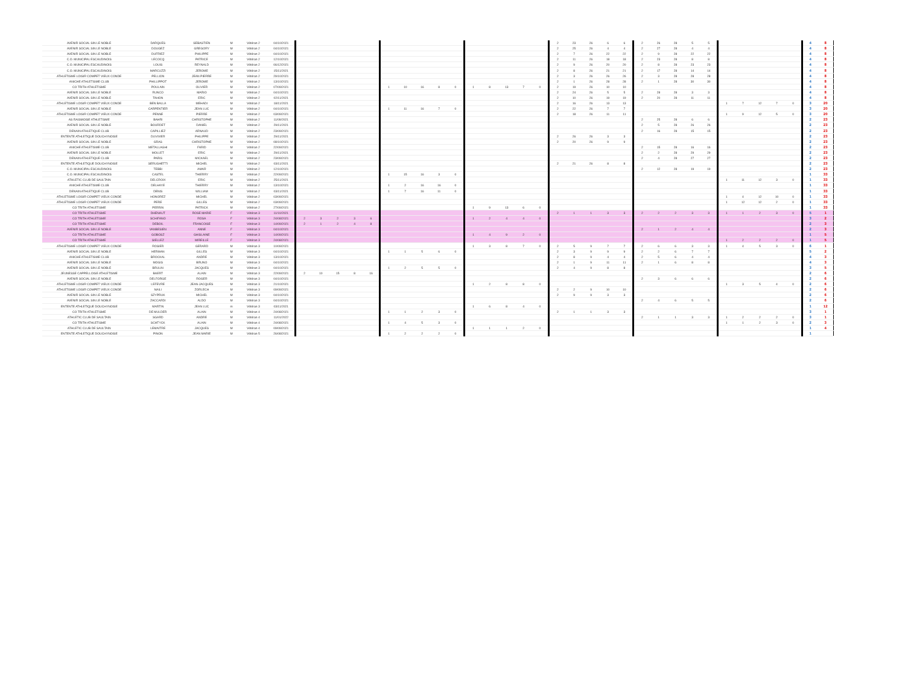| AVENIR SOCIAL SIN LE NOBLE | DARQUES | SEBASTIEN | M | Vétéran 2 | 04/10/2021 | | | | | | | | | | | | | | | | 2 | 23 | 26 | 6 | 6 | 2 | 26 | 28 | 5 | 5 | | | | | | 4 | 8 |
| AVENIR SOCIAL SIN LE NOBLE | DOUGEZ | GREGORY | M | Vétéran 2 | 04/10/2021 | | | | | | | | | | | | | | | | 2 | 25 | 26 | 4 | 4 | 2 | 27 | 28 | 4 | 4 | | | | | | 4 | 8 |
| AVENIR SOCIAL SIN LE NOBLE | DUFRIEZ | PHILIPPE | M | Vétéran 2 | 04/10/2021 | | | | | | | | | | | | | | | | 2 | 7 | 26 | 22 | 22 | 2 | 9 | 28 | 22 | 22 | | | | | | 4 | 8 |
| C.O. MUNICIPAL ESCAUDINOIS | LECOCQ | PATRICE | M | Vétéran 2 | 12/10/2021 | | | | | | | | | | | | | | | | 2 | 11 | 26 | 18 | 18 | 2 | 23 | 28 | 8 | 8 | | | | | | 4 | 8 |
| C.O. MUNICIPAL ESCAUDINOIS | LOUIS | REYNALD | M | Vétéran 2 | 06/12/2021 | | | | | | | | | | | | | | | | 2 | 9 | 26 | 20 | 20 | 2 | 8 | 28 | 23 | 23 | | | | | | 4 | 8 |
| C.O. MUNICIPAL ESCAUDINOIS | MARCUZZI | JEROME | M | Vétéran 2 | 15/11/2021 | | | | | | | | | | | | | | | | 2 | 8 | 26 | 21 | 21 | 2 | 17 | 28 | 14 | 14 | | | | | | 4 | 8 |
| ATHLETISME LOISIR COMPET VIEUX CONDE | PELLION | JEAN PIERRE | M | Vétéran 2 | 29/10/2021 | | | | | | | | | | | | | | | | 2 | 3 | 26 | 26 | 26 | 2 | 3 | 28 | 28 | 28 | | | | | | 4 | 8 |
| ANICHE ATHLETISME CLUB | PHILLIPPOT | JEROME | M | Vétéran 2 | 13/10/2021 | | | | | | | | | | | | | | | | 2 | 1 | 26 | 28 | 28 | 2 | 1 | 28 | 30 | 30 | | | | | | 4 | 8 |
| CO TRITH ATHLETISME | POULAIN | OLIVIER | M | Vétéran 2 | 07/09/2021 | | | | | | 1 | 10 | 16 | 8 | 0 | 1 | 8 | 13 | 7 | 0 | 2 | 19 | 26 | 10 | 10 | | | | | | | | | | | 4 | 8 |
| AVENIR SOCIAL SIN LE NOBLE | RUNCO | MARIO | M | Vétéran 2 | 04/10/2021 | | | | | | | | | | | | | | | | 2 | 24 | 26 | 5 | 5 | 2 | 28 | 28 | 3 | 3 | | | | | | 4 | 8 |
| AVENIR SOCIAL SIN LE NOBLE | TAHON | ERIC | M | Vétéran 2 | 02/11/2021 | | | | | | | | | | | | | | | | 2 | 10 | 26 | 19 | 19 | 2 | 20 | 28 | 11 | 11 | | | | | | 4 | 8 |
| ATHLETISME LOISIR COMPET VIEUX CONDE | BEN BALLA | MEHADI | M | Vétéran 2 | 18/11/2021 | | | | | | | | | | | | | | | | 2 | 16 | 26 | 13 | 13 | | | | | | 1 | 7 | 12 | 7 | 0 | 3 | 20 |
| AVENIR SOCIAL SIN LE NOBLE | CARPENTIER | JEAN LUC | M | Vétéran 2 | 04/10/2021 | | | | | | 1 | 11 | 16 | 7 | 0 | | | | | | 2 | 22 | 26 | 7 | 7 | | | | | | | | | | | 3 | 20 |
| ATHLETISME LOISIR COMPET VIEUX CONDE | PENNE | PIERRE | M | Vétéran 2 | 03/09/2021 | | | | | | | | | | | | | | | | 2 | 18 | 26 | 11 | 11 | | | | | | 1 | 9 | 12 | 5 | 0 | 3 | 20 |
| AS RAISMOISE ATHLETISME | BAHRI | CHRISTOPHE | M | Vétéran 2 | 11/09/2021 | | | | | | | | | | | | | | | | | | | | | 2 | 25 | 28 | 6 | 6 | | | | | | 2 | 23 |
| AVENIR SOCIAL SIN LE NOBLE | BOURDET | DANIEL | M | Vétéran 2 | 29/11/2021 | | | | | | | | | | | | | | | | | | | | | 2 | 5 | 28 | 26 | 26 | | | | | | 2 | 23 |
| DENAIN ATHLETIQUE CLUB | CAPILLIEZ | ARNAUD | M | Vétéran 2 | 23/09/2021 | | | | | | | | | | | | | | | | | | | | | 2 | 16 | 28 | 15 | 15 | | | | | | 2 | 23 |
| ENTENTE ATHLETIQUE DOUCHYNOISE | DUVIVIER | PHILIPPE | M | Vétéran 2 | 29/11/2021 | | | | | | | | | | | | | | | | 2 | 26 | 26 | 3 | 3 | | | | | | | | | | | 2 | 23 |
| AVENIR SOCIAL SIN LE NOBLE | GRAS | CHRISTOPHE | M | Vétéran 2 | 08/10/2021 | | | | | | | | | | | | | | | | 2 | 20 | 26 | 9 | 9 | | | | | | | | | | | 2 | 23 |
| ANICHE ATHLETISME CLUB | METALLAGHI | FARID | M | Vétéran 2 | 22/09/2021 | | | | | | | | | | | | | | | | | | | | | 2 | 15 | 28 | 16 | 16 | | | | | | 2 | 23 |
| AVENIR SOCIAL SIN LE NOBLE | MOLLET | ERIC | M | Vétéran 2 | 29/11/2021 | | | | | | | | | | | | | | | | | | | | | 2 | 2 | 28 | 29 | 29 | | | | | | 2 | 23 |
| DENAIN ATHLETIQUE CLUB | PARIS | MICKAEL | M | Vétéran 2 | 23/09/2021 | | | | | | | | | | | | | | | | | | | | | 2 | 4 | 28 | 27 | 27 | | | | | | 2 | 23 |
| ENTENTE ATHLETIQUE DOUCHYNOISE | SERUGHETTI | MICHEL | M | Vétéran 2 | 03/11/2021 | | | | | | | | | | | | | | | | 2 | 21 | 26 | 8 | 8 | | | | | | | | | | | 2 | 23 |
| C.O. MUNICIPAL ESCAUDINOIS | TEBBI | AMAR | M | Vétéran 2 | 12/10/2021 | | | | | | | | | | | | | | | | | | | | | 2 | 12 | 28 | 19 | 19 | | | | | | 2 | 23 |
| C.O. MUNICIPAL ESCAUDINOIS | CASTEL | THIERRY | M | Vétéran 2 | 22/09/2021 | | | | | | 1 | 15 | 16 | 3 | 0 | | | | | | | | | | | | | | | | | | | | | 1 | 33 |
| ATHLETIC CLUB DE SAULTAIN | DELCROIX | ERIC | M | Vétéran 2 | 25/11/2021 | | | | | | | | | | | | | | | | | | | | | | | | | | 1 | 11 | 12 | 3 | 0 | 1 | 33 |
| ANICHE ATHLETISME CLUB | DELHAYE | THIERRY | M | Vétéran 2 | 13/10/2021 | | | | | | 1 | 2 | 16 | 16 | 0 | | | | | | | | | | | | | | | | | | | | | 1 | 33 |
| DENAIN ATHLETIQUE CLUB | DENIS | WILLIAM | M | Vétéran 2 | 03/11/2021 | | | | | | 1 | 7 | 16 | 11 | 0 | | | | | | | | | | | | | | | | | | | | | 1 | 33 |
| ATHLETISME LOISIR COMPET VIEUX CONDE | HONOREZ | MICHEL | M | Vétéran 2 | 03/09/2021 | | | | | | | | | | | | | | | | | | | | | | | | | | 1 | 4 | 12 | 10 | 0 | 1 | 33 |
| ATHLETISME LOISIR COMPET VIEUX CONDE | PERE | GILLES | M | Vétéran 2 | 03/09/2021 | | | | | | | | | | | | | | | | | | | | | | | | | | 1 | 12 | 12 | 2 | 0 | 1 | 33 |
| CO TRITH ATHLETISME | PERRIN | PATRICK | M | Vétéran 2 | 27/09/2021 | | | | | | | | | | | 1 | 9 | 13 | 6 | 0 | | | | | | | | | | | | | | | | 1 | 33 |
| CO TRITH ATHLETISME | DHENAUT | ROSE MARIE | F | Vétéran 3 | 11/10/2021 | | | | | | | | | | | | | | | | 2 | 1 | 1 | 3 | 3 | 2 | 2 | 2 | 3 | 3 | 1 | 1 | 2 | 3 | 0 | 5 | 1 |
| CO TRITH ATHLETISME | SCHIFANO | ROSA | F | Vétéran 3 | 24/08/2021 | 2 | 3 | 2 | 3 | 6 | | | | | | 1 | 2 | 4 | 4 | 0 | | | | | | | | | | | | | | | | 3 | 2 |
| CO TRITH ATHLETISME | DEBOIL | FRANCOISE | F | Vétéran 3 | 14/09/2021 | 2 | 1 | 2 | 4 | 8 | | | | | | | | | | | | | | | | | | | | | | | | | | 2 | 3 |
| AVENIR SOCIAL SIN LE NOBLE | VANBESIEN | ANNE | F | Vétéran 3 | 04/10/2021 | | | | | | | | | | | | | | | | | | | | | 2 | 1 | 2 | 4 | 4 | | | | | | 2 | 3 |
| CO TRITH ATHLETISME | GOBOSZ | GHISLAINE | F | Vétéran 3 | 14/09/2021 | | | | | | | | | | | 1 | 4 | 9 | 2 | 0 | | | | | | | | | | | | | | | | 1 | 5 |
| CO TRITH ATHLETISME | SIELLEZ | MIREILLE | F | Vétéran 3 | 24/08/2021 | | | | | | | | | | | | | | | | | | | | | | | | | | 1 | 2 | 2 | 2 | 0 | 1 | 5 |
| ATHLETISME LOISIR COMPET VIEUX CONDE | ROSIER | GERARD | M | Vétéran 3 | 10/09/2021 | | | | | | | | | | | 1 | 3 | 8 | 7 | 0 | 2 | 5 | 9 | 7 | 7 | 2 | 6 | 6 | 3 | 3 | 1 | 4 | 5 | 3 | 0 | 6 | 1 |
| AVENIR SOCIAL SIN LE NOBLE | HERMAN | GILLES | M | Vétéran 3 | 04/10/2021 | | | | | | 1 | 1 | 5 | 6 | 0 | | | | | | 2 | 3 | 9 | 9 | 9 | 2 | 2 | 6 | 7 | 7 | | | | | | 5 | 2 |
| ANICHE ATHLETISME CLUB | BROCKAL | ANDRE | M | Vétéran 3 | 13/10/2021 | | | | | | | | | | | | | | | | 2 | 8 | 9 | 4 | 4 | 2 | 5 | 6 | 4 | 4 | | | | | | 4 | 3 |
| AVENIR SOCIAL SIN LE NOBLE | MOGIS | BRUNO | M | Vétéran 3 | 04/10/2021 | | | | | | | | | | | | | | | | 2 | 1 | 9 | 11 | 11 | 2 | 1 | 6 | 8 | 8 | | | | | | 4 | 3 |
| AVENIR SOCIAL SIN LE NOBLE | BRULIN | JACQUES | M | Vétéran 3 | 04/10/2021 | | | | | | 1 | 2 | 5 | 5 | 0 | | | | | | 2 | 4 | 9 | 8 | 8 | | | | | | | | | | | 3 | 5 |
| JEUNESSE CAPPELLOISE ATHLETISME | BAERT | ALAIN | M | Vétéran 3 | 22/09/2021 | 2 | 10 | 15 | 8 | 16 | | | | | | | | | | | | | | | | | | | | | | | | | | 2 | 6 |
| AVENIR SOCIAL SIN LE NOBLE | DELFORGE | ROGER | M | Vétéran 3 | 04/10/2021 | | | | | | | | | | | | | | | | | | | | | 2 | 3 | 6 | 6 | 6 | | | | | | 2 | 6 |
| ATHLETISME LOISIR COMPET VIEUX CONDE | LEFEVRE | JEAN-JACQUES | M | Vétéran 3 | 21/10/2021 | | | | | | | | | | | 1 | 2 | 8 | 8 | 0 | | | | | | | | | | | 1 | 3 | 5 | 4 | 0 | 2 | 6 |
| ATHLETISME LOISIR COMPET VIEUX CONDE | NAILI | ZORLECH | M | Vétéran 3 | 09/09/2021 | | | | | | | | | | | | | | | | 2 | 2 | 9 | 10 | 10 | | | | | | | | | | | 2 | 6 |
| AVENIR SOCIAL SIN LE NOBLE | SZYPRUK | MICHEL | M | Vétéran 3 | 04/10/2021 | | | | | | | | | | | | | | | | 2 | 9 | 9 | 3 | 3 | | | | | | | | | | | 2 | 6 |
| AVENIR SOCIAL SIN LE NOBLE | ZACCARDI | ALDO | M | Vétéran 3 | 04/10/2021 | | | | | | | | | | | | | | | | | | | | | 2 | 4 | 6 | 5 | 5 | | | | | | 2 | 6 |
| ENTENTE ATHLETIQUE DOUCHYNOISE | MARTIN | JEAN LUC | m | Vétéran 3 | 03/11/2021 | | | | | | | | | | | 1 | 6 | 8 | 4 | 0 | | | | | | | | | | | | | | | | 1 | 12 |
| CO TRITH ATHLETISME | DE MULDER | ALAIN | M | Vétéran 4 | 24/08/2021 | | | | | | 1 | 1 | 2 | 3 | 0 | | | | | | 2 | 1 | 1 | 3 | 3 | | | | | | | | | | | 3 | 1 |
| ATHLETIC CLUB DE SAULTAIN | SGARD | ANDRE | M | Vétéran 4 | 11/01/2022 | | | | | | | | | | | | | | | | | | | | | 2 | 1 | 1 | 3 | 3 | 1 | 2 | 2 | 2 | 0 | 3 | 1 |
| CO TRITH ATHLETISME | SCHTYCK | ALAIN | M | Vétéran 4 | 24/08/2021 | | | | | | 1 | 4 | 5 | 3 | 0 | | | | | | | | | | | | | | | | 1 | 1 | 2 | 3 | 0 | 2 | 3 |
| ATHLETIC CLUB DE SAULTAIN | LEMAITRE | JACQUES | M | Vétéran 4 | 09/09/2021 | | | | | | | | | | | 1 | 1 | 1 | 2 | 0 | | | | | | | | | | | | | | | | 1 | 4 |
| ENTENTE ATHLETIQUE DOUCHYNOISE | PINON | JEAN MARIE | M | Vétéran 5 | 26/08/2021 | | | | | | 1 | 2 | 2 | 2 | 0 | | | | | | | | | | | | | | | | | | | | | 1 | |